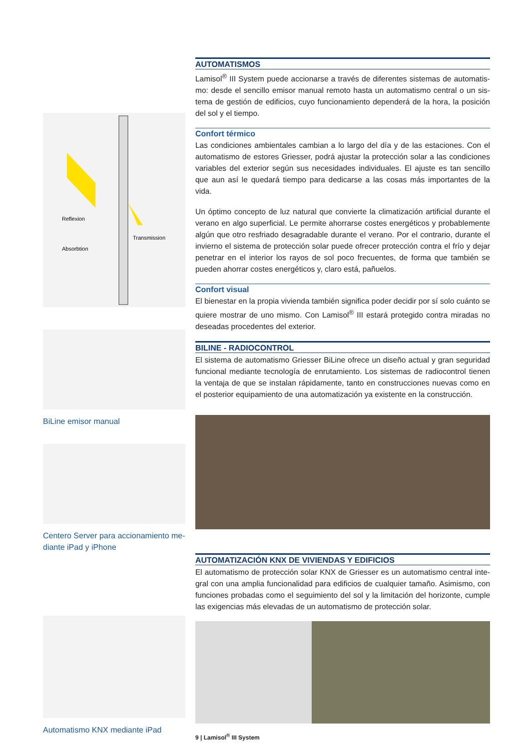Reflexion
Absorbtion
Transmission
BiLine emisor manual
Centero Server para accionamiento me-diante iPad y iPhone
Automatismo KNX mediante iPad
AUTOMATISMOS
Lamisol<sup>®</sup> III System puede accionarse a través de diferentes sistemas de automatis-mo: desde el sencillo emisor manual remoto hasta un automatismo central o un sis-tema de gestión de edificios, cuyo funcionamiento dependerá de la hora, la posición del sol y el tiempo.
Confort térmico
Las condiciones ambientales cambian a lo largo del día y de las estaciones. Con el automatismo de estores Griesser, podrá ajustar la protección solar a las condiciones variables del exterior según sus necesidades individuales. El ajuste es tan sencillo que aun así le quedará tiempo para dedicarse a las cosas más importantes de la vida.
Un óptimo concepto de luz natural que convierte la climatización artificial durante el verano en algo superficial. Le permite ahorrarse costes energéticos y probablemente algún que otro resfriado desagradable durante el verano. Por el contrario, durante el invierno el sistema de protección solar puede ofrecer protección contra el frío y dejar penetrar en el interior los rayos de sol poco frecuentes, de forma que también se pueden ahorrar costes energéticos y, claro está, pañuelos.
Confort visual
El bienestar en la propia vivienda también significa poder decidir por sí solo cuánto se quiere mostrar de uno mismo. Con Lamisol<sup>®</sup> III estará protegido contra miradas no deseadas procedentes del exterior.
BILINE - RADIOCONTROL
El sistema de automatismo Griesser BiLine ofrece un diseño actual y gran seguridad funcional mediante tecnología de enrutamiento. Los sistemas de radiocontrol tienen la ventaja de que se instalan rápidamente, tanto en construcciones nuevas como en el posterior equipamiento de una automatización ya existente en la construcción.
AUTOMATIZACIÓN KNX DE VIVIENDAS Y EDIFICIOS
El automatismo de protección solar KNX de Griesser es un automatismo central inte-gral con una amplia funcionalidad para edificios de cualquier tamaño. Asimismo, con funciones probadas como el seguimiento del sol y la limitación del horizonte, cumple las exigencias más elevadas de un automatismo de protección solar.
9 | Lamisol<sup>®</sup> III System